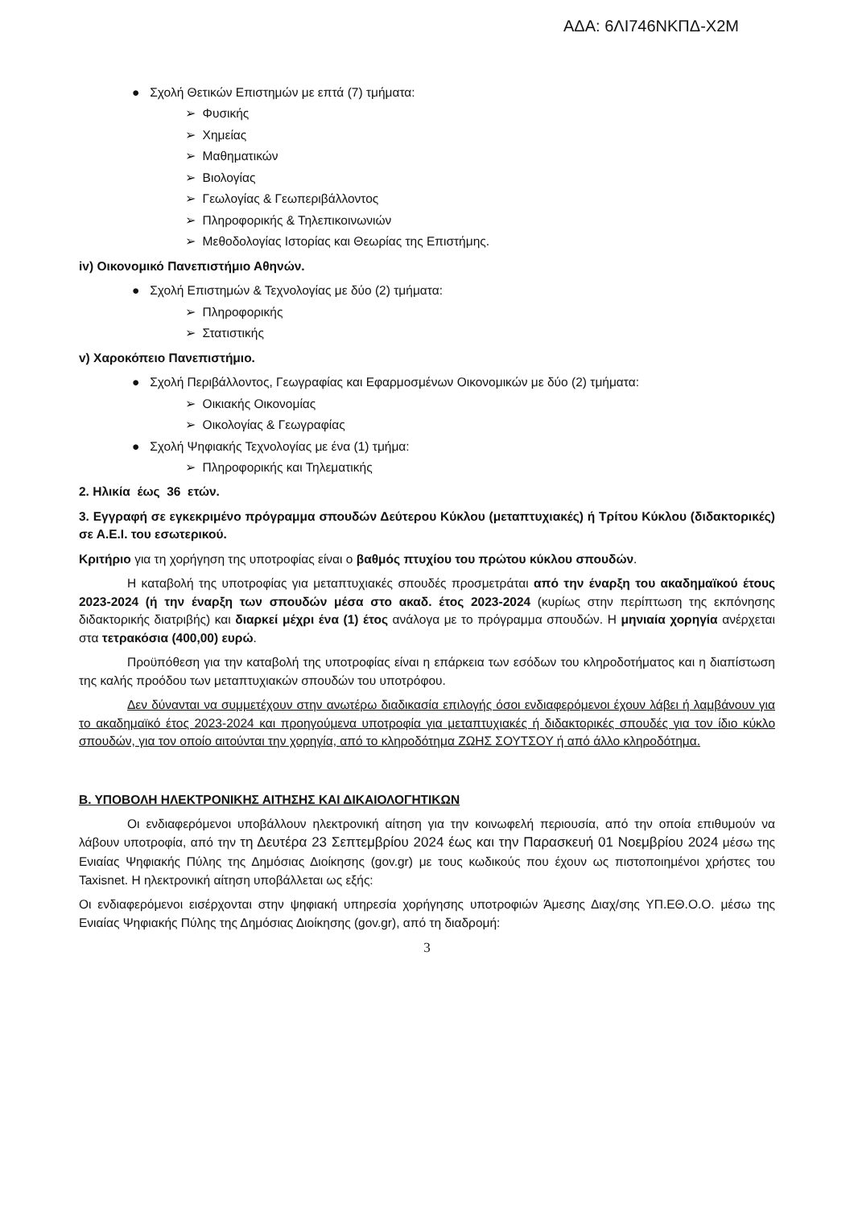ΑΔΑ: 6ΛΙ746ΝΚΠΔ-Χ2Μ
● Σχολή Θετικών Επιστημών με επτά (7) τμήματα:
➢ Φυσικής
➢ Χημείας
➢ Μαθηματικών
➢ Βιολογίας
➢ Γεωλογίας & Γεωπεριβάλλοντος
➢ Πληροφορικής & Τηλεπικοινωνιών
➢ Μεθοδολογίας Ιστορίας και Θεωρίας της Επιστήμης.
iv) Οικονομικό Πανεπιστήμιο Αθηνών.
● Σχολή Επιστημών & Τεχνολογίας με δύο (2) τμήματα:
➢ Πληροφορικής
➢ Στατιστικής
v) Χαροκόπειο Πανεπιστήμιο.
● Σχολή Περιβάλλοντος, Γεωγραφίας και Εφαρμοσμένων Οικονομικών με δύο (2) τμήματα:
➢ Οικιακής Οικονομίας
➢ Οικολογίας & Γεωγραφίας
● Σχολή Ψηφιακής Τεχνολογίας με ένα (1) τμήμα:
➢ Πληροφορικής και Τηλεματικής
2. Ηλικία έως 36 ετών.
3. Εγγραφή σε εγκεκριμένο πρόγραμμα σπουδών Δεύτερου Κύκλου (μεταπτυχιακές) ή Τρίτου Κύκλου (διδακτορικές) σε Α.Ε.Ι. του εσωτερικού.
Κριτήριο για τη χορήγηση της υποτροφίας είναι ο βαθμός πτυχίου του πρώτου κύκλου σπουδών.
Η καταβολή της υποτροφίας για μεταπτυχιακές σπουδές προσμετράται από την έναρξη του ακαδημαϊκού έτους 2023-2024 (ή την έναρξη των σπουδών μέσα στο ακαδ. έτος 2023-2024 (κυρίως στην περίπτωση της εκπόνησης διδακτορικής διατριβής) και διαρκεί μέχρι ένα (1) έτος ανάλογα με το πρόγραμμα σπουδών. Η μηνιαία χορηγία ανέρχεται στα τετρακόσια (400,00) ευρώ.
Προϋπόθεση για την καταβολή της υποτροφίας είναι η επάρκεια των εσόδων του κληροδοτήματος και η διαπίστωση της καλής προόδου των μεταπτυχιακών σπουδών του υποτρόφου.
Δεν δύνανται να συμμετέχουν στην ανωτέρω διαδικασία επιλογής όσοι ενδιαφερόμενοι έχουν λάβει ή λαμβάνουν για το ακαδημαϊκό έτος 2023-2024 και προηγούμενα υποτροφία για μεταπτυχιακές ή διδακτορικές σπουδές για τον ίδιο κύκλο σπουδών, για τον οποίο αιτούνται την χορηγία, από το κληροδότημα ΖΩΗΣ ΣΟΥΤΣΟΥ ή από άλλο κληροδότημα.
Β. ΥΠΟΒΟΛΗ ΗΛΕΚΤΡΟΝΙΚΗΣ ΑΙΤΗΣΗΣ ΚΑΙ ΔΙΚΑΙΟΛΟΓΗΤΙΚΩΝ
Οι ενδιαφερόμενοι υποβάλλουν ηλεκτρονική αίτηση για την κοινωφελή περιουσία, από την οποία επιθυμούν να λάβουν υποτροφία, από την τη Δευτέρα 23 Σεπτεμβρίου 2024 έως και την Παρασκευή 01 Νοεμβρίου 2024 μέσω της Ενιαίας Ψηφιακής Πύλης της Δημόσιας Διοίκησης (gov.gr) με τους κωδικούς που έχουν ως πιστοποιημένοι χρήστες του Taxisnet. Η ηλεκτρονική αίτηση υποβάλλεται ως εξής:
Οι ενδιαφερόμενοι εισέρχονται στην ψηφιακή υπηρεσία χορήγησης υποτροφιών Άμεσης Διαχ/σης ΥΠ.ΕΘ.Ο.Ο. μέσω της Ενιαίας Ψηφιακής Πύλης της Δημόσιας Διοίκησης (gov.gr), από τη διαδρομή:
3